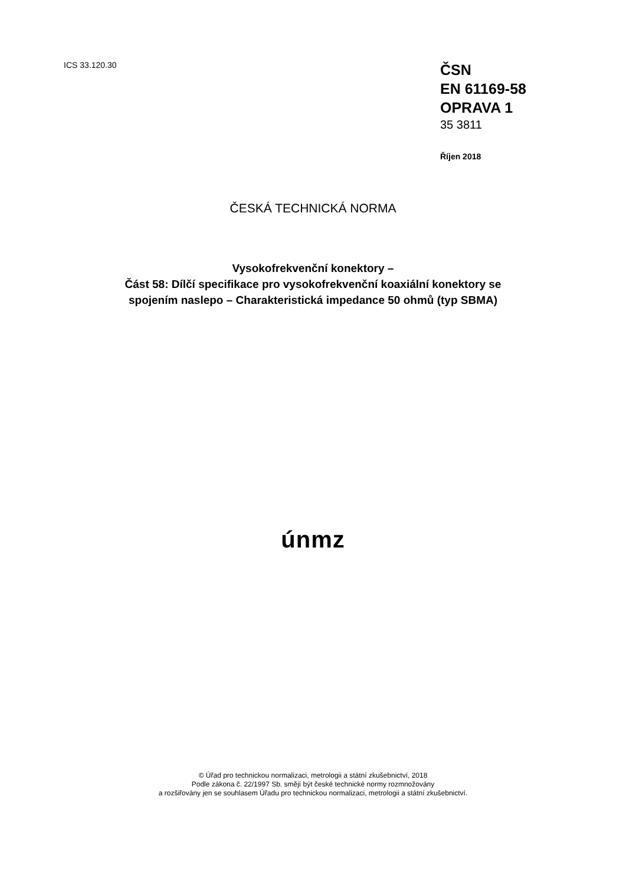ICS 33.120.30
ČSN
EN 61169-58
OPRAVA 1
35 3811
Říjen 2018
ČESKÁ TECHNICKÁ NORMA
Vysokofrekvenční konektory –
Část 58: Dílčí specifikace pro vysokofrekvenční koaxiální konektory se
spojením naslepo – Charakteristická impedance 50 ohmů (typ SBMA)
únmz
© Úřad pro technickou normalizaci, metrologii a státní zkušebnictví, 2018
Podle zákona č. 22/1997 Sb. smějí být české technické normy rozmnožovány
a rozšiřovány jen se souhlasem Úřadu pro technickou normalizaci, metrologii a státní zkušebnictví.